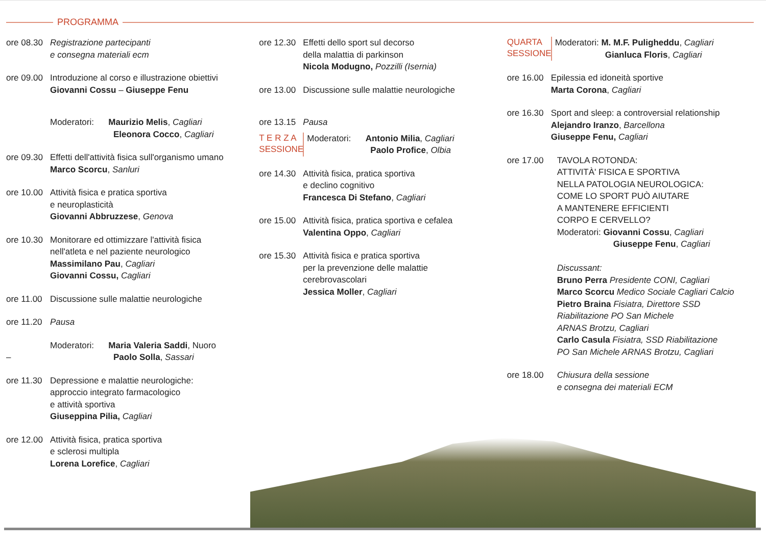PROGRAMMA
ore 08.30
Registrazione partecipanti
e consegna materiali ecm
ore 09.00
Introduzione al corso e illustrazione obiettivi
Giovanni Cossu – Giuseppe Fenu
Moderatori: Maurizio Melis, Cagliari
Eleonora Cocco, Cagliari
ore 09.30
Effetti dell'attività fisica sull'organismo umano
Marco Scorcu, Sanluri
ore 10.00
Attività fisica e pratica sportiva
e neuroplasticità
Giovanni Abbruzzese, Genova
ore 10.30
Monitorare ed ottimizzare l'attività fisica
nell'atleta e nel paziente neurologico
Massimilano Pau, Cagliari
Giovanni Cossu, Cagliari
ore 11.00
Discussione sulle malattie neurologiche
ore 11.20
Pausa
– Moderatori: Maria Valeria Saddi, Nuoro
Paolo Solla, Sassari
ore 11.30
Depressione e malattie neurologiche:
approccio integrato farmacologico
e attività sportiva
Giuseppina Pilia, Cagliari
ore 12.00
Attività fisica, pratica sportiva
e sclerosi multipla
Lorena Lorefice, Cagliari
ore 12.30
Effetti dello sport sul decorso
della malattia di parkinson
Nicola Modugno, Pozzilli (Isernia)
ore 13.00
Discussione sulle malattie neurologiche
ore 13.15
Pausa
T E R Z A
SESSIONE
Moderatori: Antonio Milia, Cagliari
Paolo Profice, Olbia
ore 14.30
Attività fisica, pratica sportiva
e declino cognitivo
Francesca Di Stefano, Cagliari
ore 15.00
Attività fisica, pratica sportiva e cefalea
Valentina Oppo, Cagliari
ore 15.30
Attività fisica e pratica sportiva
per la prevenzione delle malattie
cerebrovascolari
Jessica Moller, Cagliari
QUARTA
SESSIONE
Moderatori: M. M.F. Puligheddu, Cagliari
Gianluca Floris, Cagliari
ore 16.00
Epilessia ed idoneità sportive
Marta Corona, Cagliari
ore 16.30
Sport and sleep: a controversial relationship
Alejandro Iranzo, Barcellona
Giuseppe Fenu, Cagliari
ore 17.00
TAVOLA ROTONDA:
ATTIVITÀ' FISICA E SPORTIVA
NELLA PATOLOGIA NEUROLOGICA:
COME LO SPORT PUÒ AIUTARE
A MANTENERE EFFICIENTI
CORPO E CERVELLO?
Moderatori: Giovanni Cossu, Cagliari
Giuseppe Fenu, Cagliari
Discussant:
Bruno Perra Presidente CONI, Cagliari
Marco Scorcu Medico Sociale Cagliari Calcio
Pietro Braina Fisiatra, Direttore SSD
Riabilitazione PO San Michele
ARNAS Brotzu, Cagliari
Carlo Casula Fisiatra, SSD Riabilitazione
PO San Michele ARNAS Brotzu, Cagliari
ore 18.00
Chiusura della sessione
e consegna dei materiali ECM